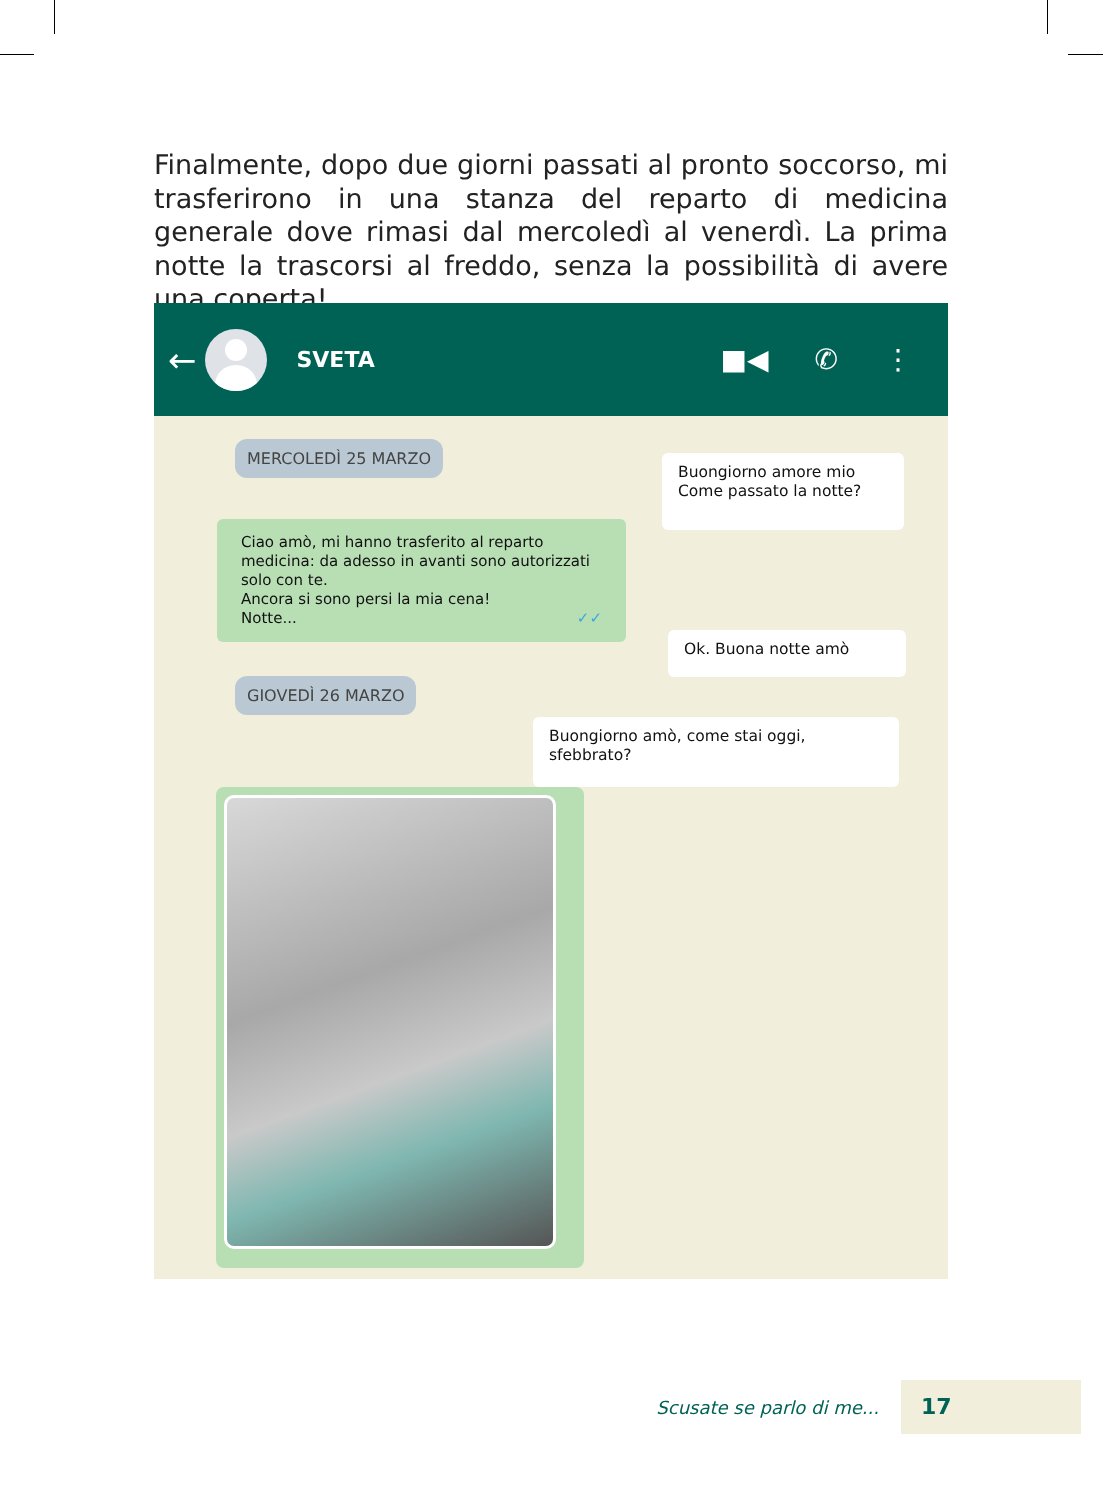Finalmente, dopo due giorni passati al pronto soccorso, mi trasferirono in una stanza del reparto di medicina generale dove rimasi dal mercoledì al venerdì. La prima notte la trascorsi al freddo, senza la possibilità di avere una coperta!
←
SVETA
■◀ ✆ ⋮
MERCOLEDÌ 25 MARZO
Buongiorno amore mio
Come passato la notte?
Ciao amò, mi hanno trasferito al reparto medicina: da adesso in avanti sono autorizzati solo con te.
Ancora si sono persi la mia cena!
Notte... ✓✓
Ok. Buona notte amò
GIOVEDÌ 26 MARZO
Buongiorno amò, come stai oggi, sfebbrato?
Scusate se parlo di me... 17